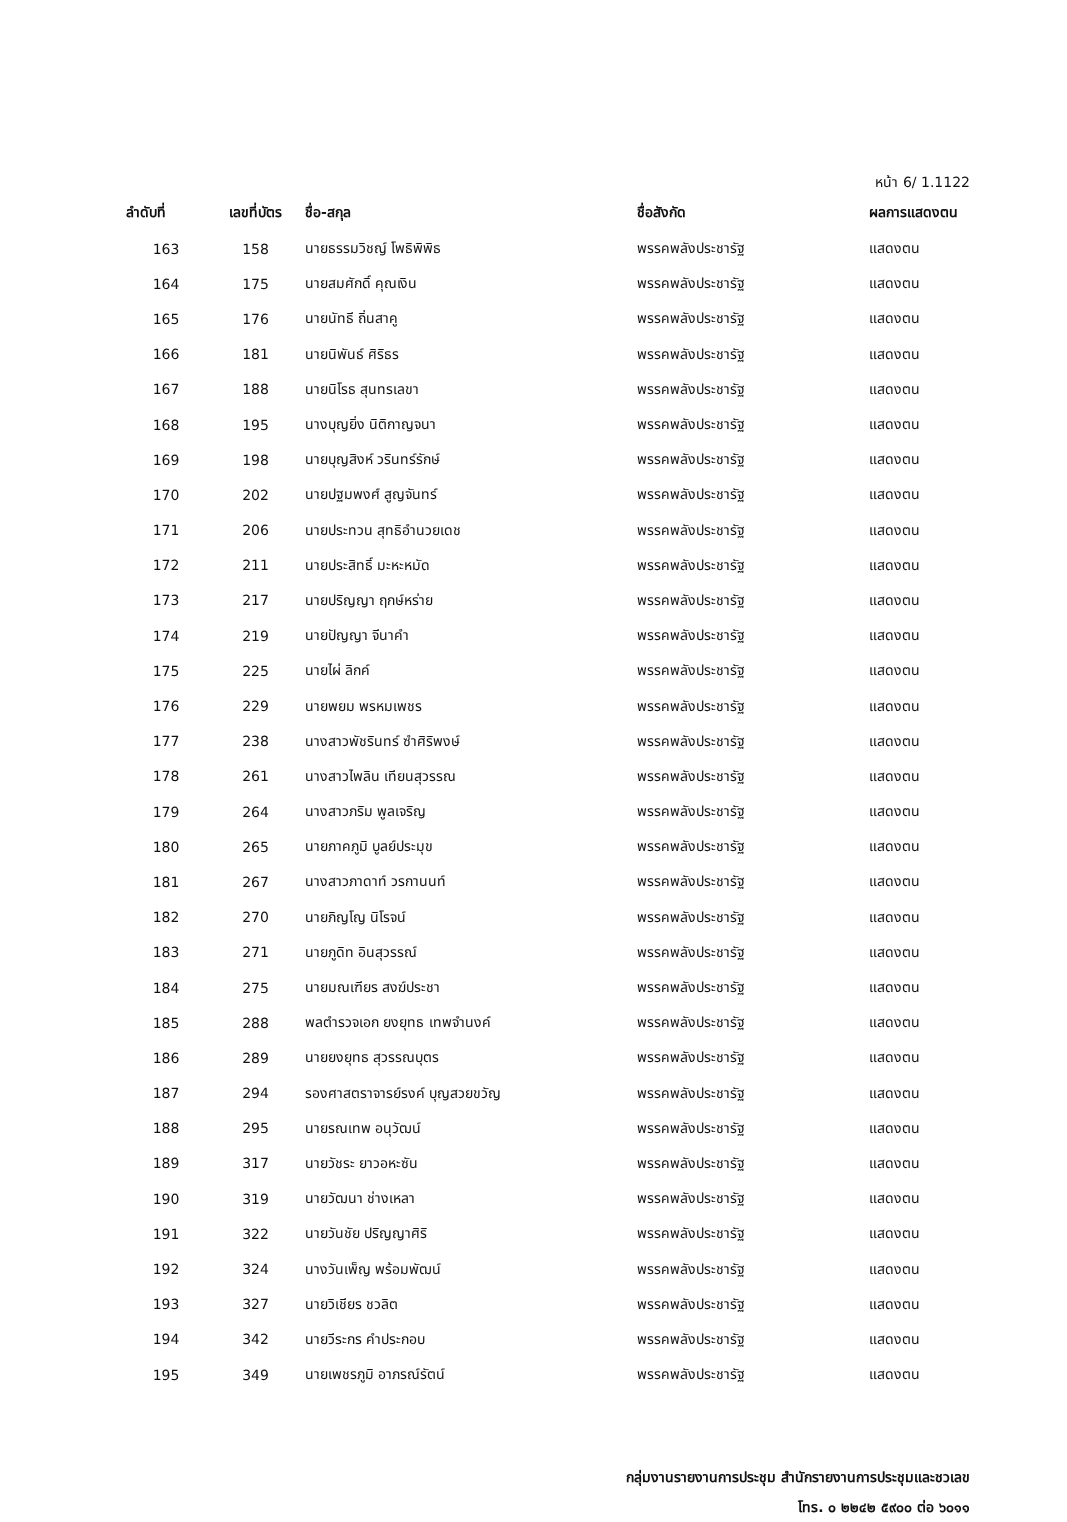หน้า 6/ 1.1122
| ลำดับที่ | เลขที่บัตร | ชื่อ-สกุล | ชื่อสังกัด | ผลการแสดงตน |
| --- | --- | --- | --- | --- |
| 163 | 158 | นายธรรมวิชญ์ โพธิพิพิธ | พรรคพลังประชารัฐ | แสดงตน |
| 164 | 175 | นายสมศักดิ์ คุณเงิน | พรรคพลังประชารัฐ | แสดงตน |
| 165 | 176 | นายนัทธี ถิ่นสาคู | พรรคพลังประชารัฐ | แสดงตน |
| 166 | 181 | นายนิพันธ์ ศิริธร | พรรคพลังประชารัฐ | แสดงตน |
| 167 | 188 | นายนิโรธ สุนทรเลขา | พรรคพลังประชารัฐ | แสดงตน |
| 168 | 195 | นางบุญยิ่ง นิติกาญจนา | พรรคพลังประชารัฐ | แสดงตน |
| 169 | 198 | นายบุญสิงห์ วรินทร์รักษ์ | พรรคพลังประชารัฐ | แสดงตน |
| 170 | 202 | นายปฐมพงศ์ สูญจันทร์ | พรรคพลังประชารัฐ | แสดงตน |
| 171 | 206 | นายประทวน สุทธิอำนวยเดช | พรรคพลังประชารัฐ | แสดงตน |
| 172 | 211 | นายประสิทธิ์ มะหะหมัด | พรรคพลังประชารัฐ | แสดงตน |
| 173 | 217 | นายปริญญา ฤกษ์หร่าย | พรรคพลังประชารัฐ | แสดงตน |
| 174 | 219 | นายปัญญา จีนาคำ | พรรคพลังประชารัฐ | แสดงตน |
| 175 | 225 | นายไผ่ ลิกค์ | พรรคพลังประชารัฐ | แสดงตน |
| 176 | 229 | นายพยม พรหมเพชร | พรรคพลังประชารัฐ | แสดงตน |
| 177 | 238 | นางสาวพัชรินทร์ ซำศิริพงษ์ | พรรคพลังประชารัฐ | แสดงตน |
| 178 | 261 | นางสาวไพลิน เทียนสุวรรณ | พรรคพลังประชารัฐ | แสดงตน |
| 179 | 264 | นางสาวภริม พูลเจริญ | พรรคพลังประชารัฐ | แสดงตน |
| 180 | 265 | นายภาคภูมิ บูลย์ประมุข | พรรคพลังประชารัฐ | แสดงตน |
| 181 | 267 | นางสาวภาดาท์ วรกานนท์ | พรรคพลังประชารัฐ | แสดงตน |
| 182 | 270 | นายภิญโญ นิโรจน์ | พรรคพลังประชารัฐ | แสดงตน |
| 183 | 271 | นายภูดิท อินสุวรรณ์ | พรรคพลังประชารัฐ | แสดงตน |
| 184 | 275 | นายมณเฑียร สงฆ์ประชา | พรรคพลังประชารัฐ | แสดงตน |
| 185 | 288 | พลตำรวจเอก ยงยุทธ เทพจำนงค์ | พรรคพลังประชารัฐ | แสดงตน |
| 186 | 289 | นายยงยุทธ สุวรรณบุตร | พรรคพลังประชารัฐ | แสดงตน |
| 187 | 294 | รองศาสตราจารย์รงค์ บุญสวยขวัญ | พรรคพลังประชารัฐ | แสดงตน |
| 188 | 295 | นายรณเทพ อนุวัฒน์ | พรรคพลังประชารัฐ | แสดงตน |
| 189 | 317 | นายวัชระ ยาวอหะซัน | พรรคพลังประชารัฐ | แสดงตน |
| 190 | 319 | นายวัฒนา ช่างเหลา | พรรคพลังประชารัฐ | แสดงตน |
| 191 | 322 | นายวันชัย ปริญญาศิริ | พรรคพลังประชารัฐ | แสดงตน |
| 192 | 324 | นางวันเพ็ญ พร้อมพัฒน์ | พรรคพลังประชารัฐ | แสดงตน |
| 193 | 327 | นายวิเชียร ชวลิต | พรรคพลังประชารัฐ | แสดงตน |
| 194 | 342 | นายวีระกร คำประกอบ | พรรคพลังประชารัฐ | แสดงตน |
| 195 | 349 | นายเพชรภูมิ อาภรณ์รัตน์ | พรรคพลังประชารัฐ | แสดงตน |
กลุ่มงานรายงานการประชุม สำนักรายงานการประชุมและชวเลข
โทร. ๐ ๒๒๔๒ ๕๙๐๐ ต่อ ๖๐๑๑